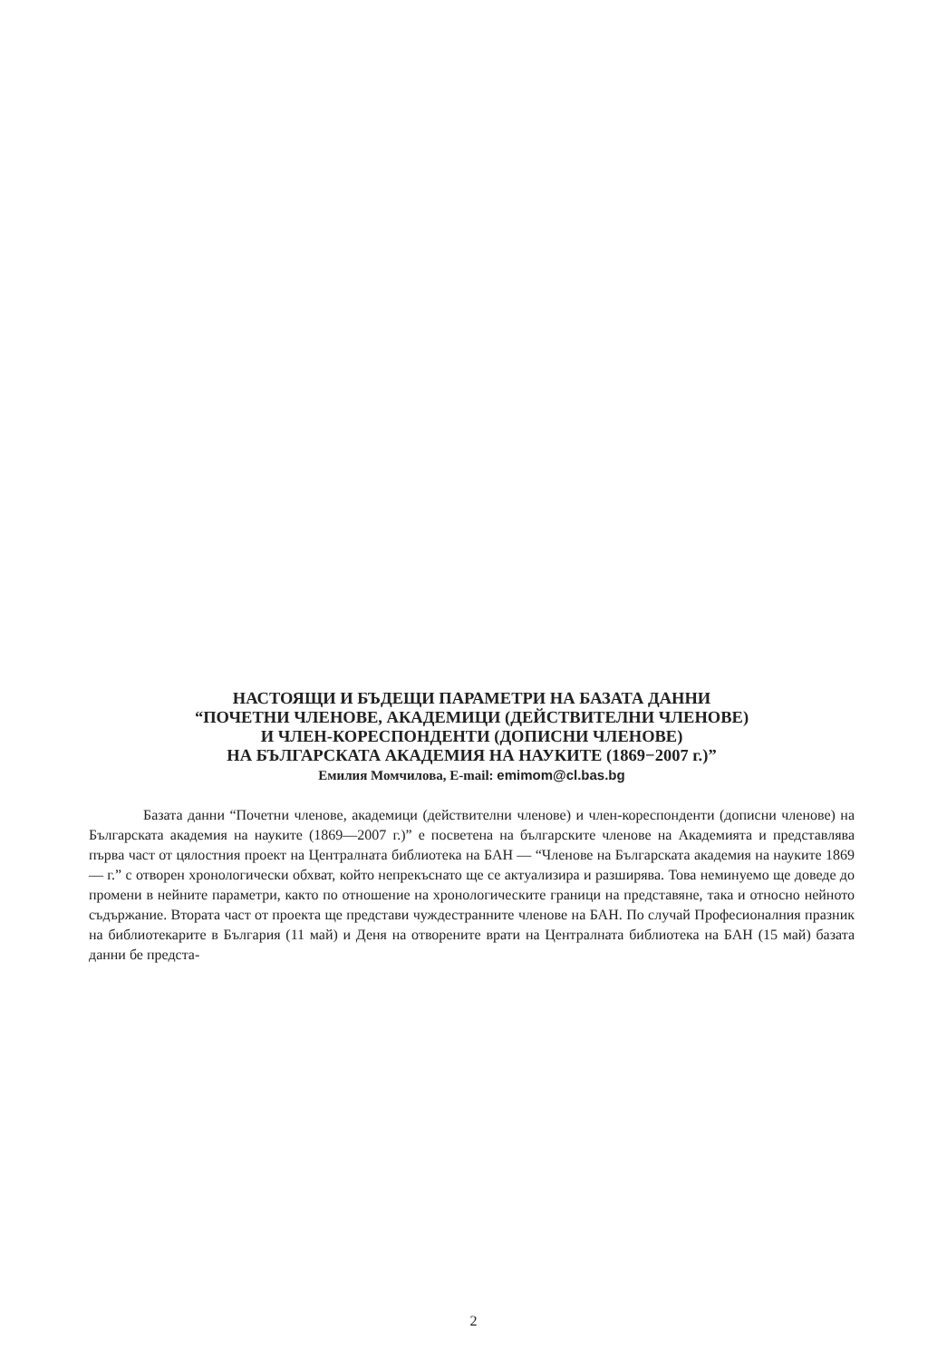НАСТОЯЩИ И БЪДЕЩИ ПАРАМЕТРИ НА БАЗАТА ДАННИ
“ПОЧЕТНИ ЧЛЕНОВЕ, АКАДЕМИЦИ (ДЕЙСТВИТЕЛНИ ЧЛЕНОВЕ)
И ЧЛЕН-КОРЕСПОНДЕНТИ (ДОПИСНИ ЧЛЕНОВЕ)
НА БЪЛГАРСКАТА АКАДЕМИЯ НА НАУКИТЕ (1869−2007 г.)”
Емилия Момчилова, E-mail: emimom@cl.bas.bg
Базата данни “Почетни членове, академици (действителни членове) и член-кореспонденти (дописни членове) на Българската академия на науките (1869—2007 г.)” е посветена на българските членове на Академията и представлява първа част от цялостния проект на Централната библиотека на БАН — “Членове на Българската академия на науките 1869 — г.” с отворен хронологически обхват, който непрекъснато ще се актуализира и разширява. Това неминуемо ще доведе до промени в нейните параметри, както по отношение на хронологическите граници на представяне, така и относно нейното съдържание. Втората част от проекта ще представи чуждестранните членове на БАН. По случай Професионалния празник на библиотекарите в България (11 май) и Деня на отворените врати на Централната библиотека на БАН (15 май) базата данни бе предста-
2